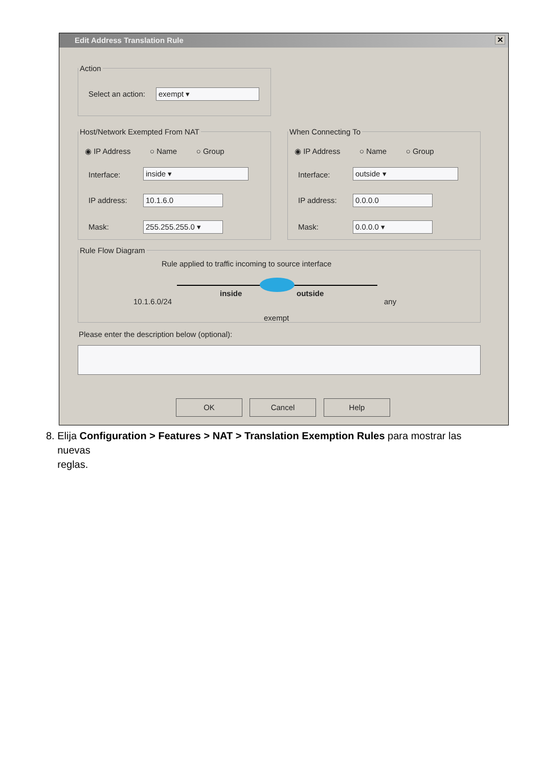Edit Address Translation Rule ✕
Action
Select an action: exempt ▾
Host/Network Exempted From NAT
◉ IP Address ○ Name ○ Group
Interface: inside ▾
IP address: 10.1.6.0
Mask: 255.255.255.0 ▾
When Connecting To
◉ IP Address ○ Name ○ Group
Interface: outside ▾
IP address: 0.0.0.0
Mask: 0.0.0.0 ▾
Rule Flow Diagram
Rule applied to traffic incoming to source interface
10.1.6.0/24
inside outside
any
exempt
Please enter the description below (optional):
OK Cancel Help
8. Elija Configuration > Features > NAT > Translation Exemption Rules para mostrar las
nuevas
reglas.